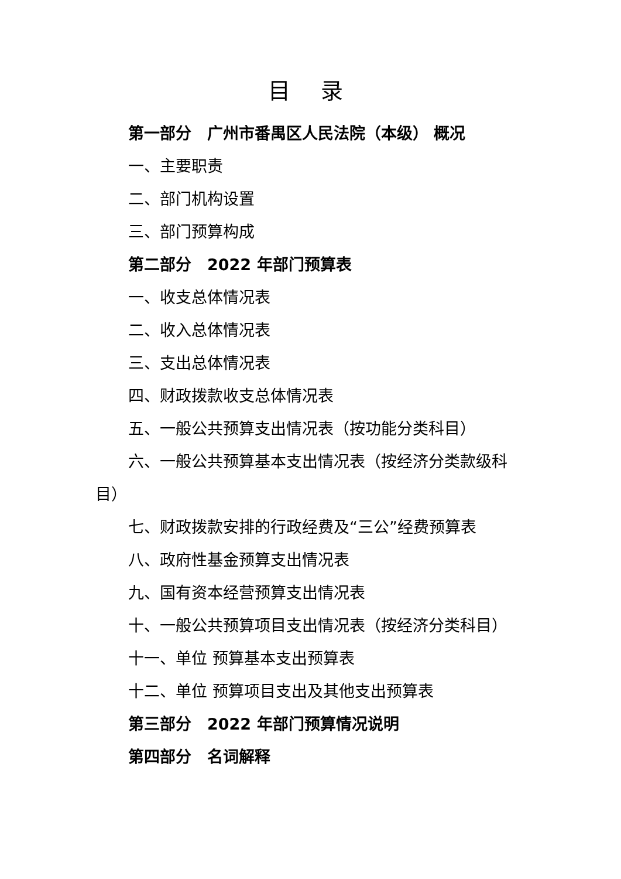目 录
第一部分　广州市番禺区人民法院（本级） 概况
一、主要职责
二、部门机构设置
三、部门预算构成
第二部分　2022 年部门预算表
一、收支总体情况表
二、收入总体情况表
三、支出总体情况表
四、财政拨款收支总体情况表
五、一般公共预算支出情况表（按功能分类科目）
六、一般公共预算基本支出情况表（按经济分类款级科目）
七、财政拨款安排的行政经费及“三公”经费预算表
八、政府性基金预算支出情况表
九、国有资本经营预算支出情况表
十、一般公共预算项目支出情况表（按经济分类科目）
十一、单位 预算基本支出预算表
十二、单位 预算项目支出及其他支出预算表
第三部分　2022 年部门预算情况说明
第四部分　名词解释